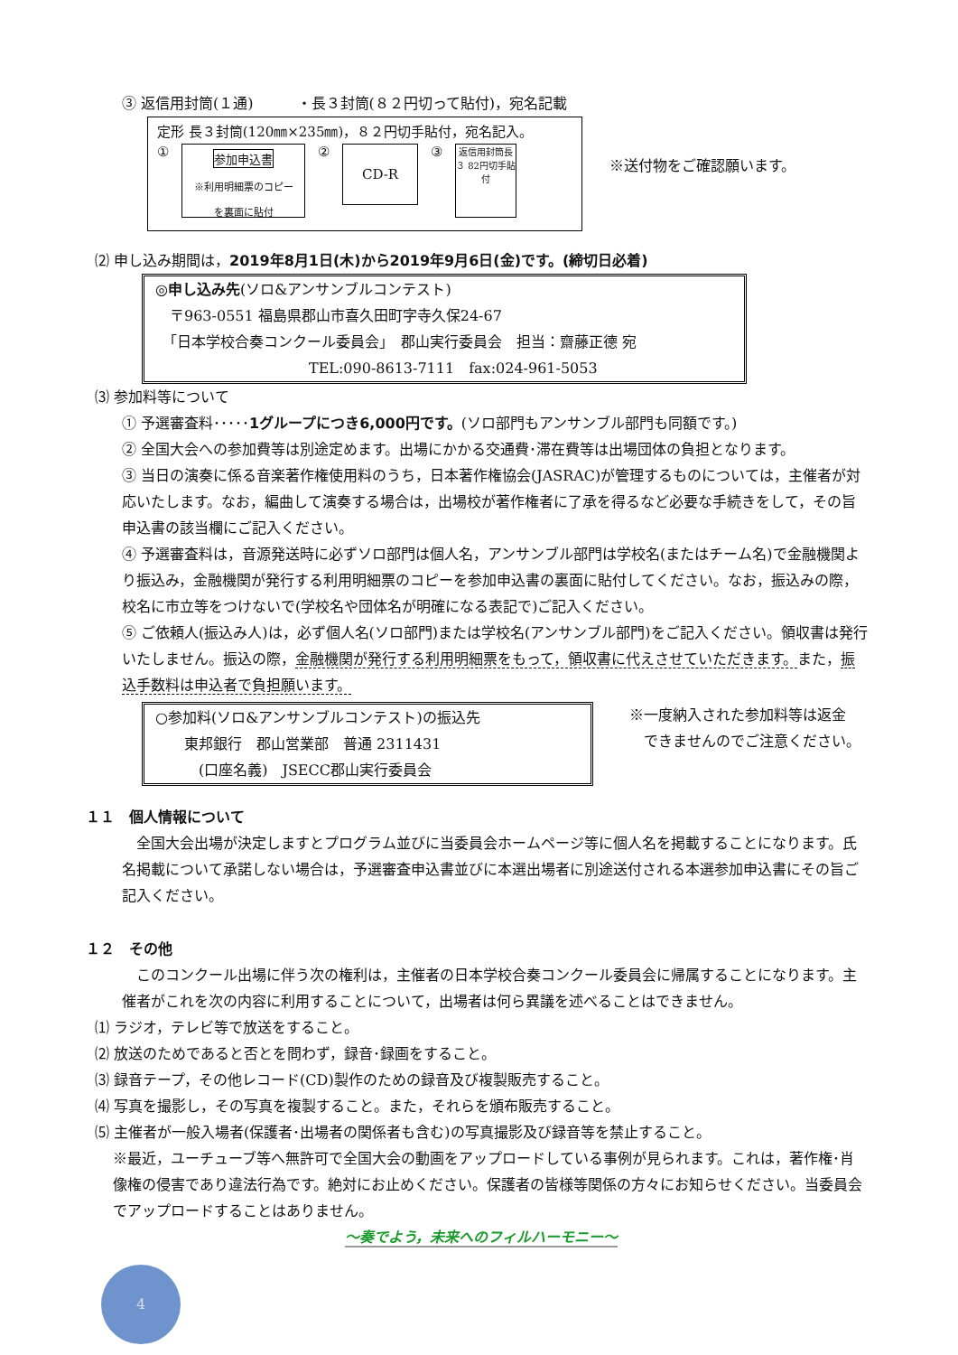③ 返信用封筒(１通)　　　・長３封筒(８２円切って貼付)，宛名記載
定形 長３封筒(120㎜×235㎜)，８２円切手貼付，宛名記入。
①
参加申込書
※利用明細票のコピー
を裏面に貼付
②
CD-R
③
返信用封筒長３ 82円切手貼付
※送付物をご確認願います。
⑵ 申し込み期間は，2019年8月1日(木)から2019年9月6日(金)です。(締切日必着)
◎申し込み先(ソロ&アンサンブルコンテスト)
　〒963-0551 福島県郡山市喜久田町字寺久保24-67
　「日本学校合奏コンクール委員会」　郡山実行委員会　担当：齋藤正德 宛
TEL:090-8613-7111　fax:024-961-5053
⑶ 参加料等について
① 予選審査料･････1グループにつき6,000円です。(ソロ部門もアンサンブル部門も同額です。)
② 全国大会への参加費等は別途定めます。出場にかかる交通費･滞在費等は出場団体の負担となります。
③ 当日の演奏に係る音楽著作権使用料のうち，日本著作権協会(JASRAC)が管理するものについては，主催者が対応いたします。なお，編曲して演奏する場合は，出場校が著作権者に了承を得るなど必要な手続きをして，その旨申込書の該当欄にご記入ください。
④ 予選審査料は，音源発送時に必ずソロ部門は個人名，アンサンブル部門は学校名(またはチーム名)で金融機関より振込み，金融機関が発行する利用明細票のコピーを参加申込書の裏面に貼付してください。なお，振込みの際，校名に市立等をつけないで(学校名や団体名が明確になる表記で)ご記入ください。
⑤ ご依頼人(振込み人)は，必ず個人名(ソロ部門)または学校名(アンサンブル部門)をご記入ください。領収書は発行いたしません。振込の際，金融機関が発行する利用明細票をもって，領収書に代えさせていただきます。また，振込手数料は申込者で負担願います。
○参加料(ソロ&アンサンブルコンテスト)の振込先
　　東邦銀行　郡山営業部　普通 2311431
　　　(口座名義)　JSECC郡山実行委員会
※一度納入された参加料等は返金
　できませんのでご注意ください。
１１　個人情報について
　全国大会出場が決定しますとプログラム並びに当委員会ホームページ等に個人名を掲載することになります。氏名掲載について承諾しない場合は，予選審査申込書並びに本選出場者に別途送付される本選参加申込書にその旨ご記入ください。
１２　その他
　このコンクール出場に伴う次の権利は，主催者の日本学校合奏コンクール委員会に帰属することになります。主催者がこれを次の内容に利用することについて，出場者は何ら異議を述べることはできません。
⑴ ラジオ，テレビ等で放送をすること。
⑵ 放送のためであると否とを問わず，録音･録画をすること。
⑶ 録音テープ，その他レコード(CD)製作のための録音及び複製販売すること。
⑷ 写真を撮影し，その写真を複製すること。また，それらを頒布販売すること。
⑸ 主催者が一般入場者(保護者･出場者の関係者も含む)の写真撮影及び録音等を禁止すること。
※最近，ユーチューブ等へ無許可で全国大会の動画をアップロードしている事例が見られます。これは，著作権･肖像権の侵害であり違法行為です。絶対にお止めください。保護者の皆様等関係の方々にお知らせください。当委員会でアップロードすることはありません。
～奏でよう，未来へのフィルハーモニー～
4